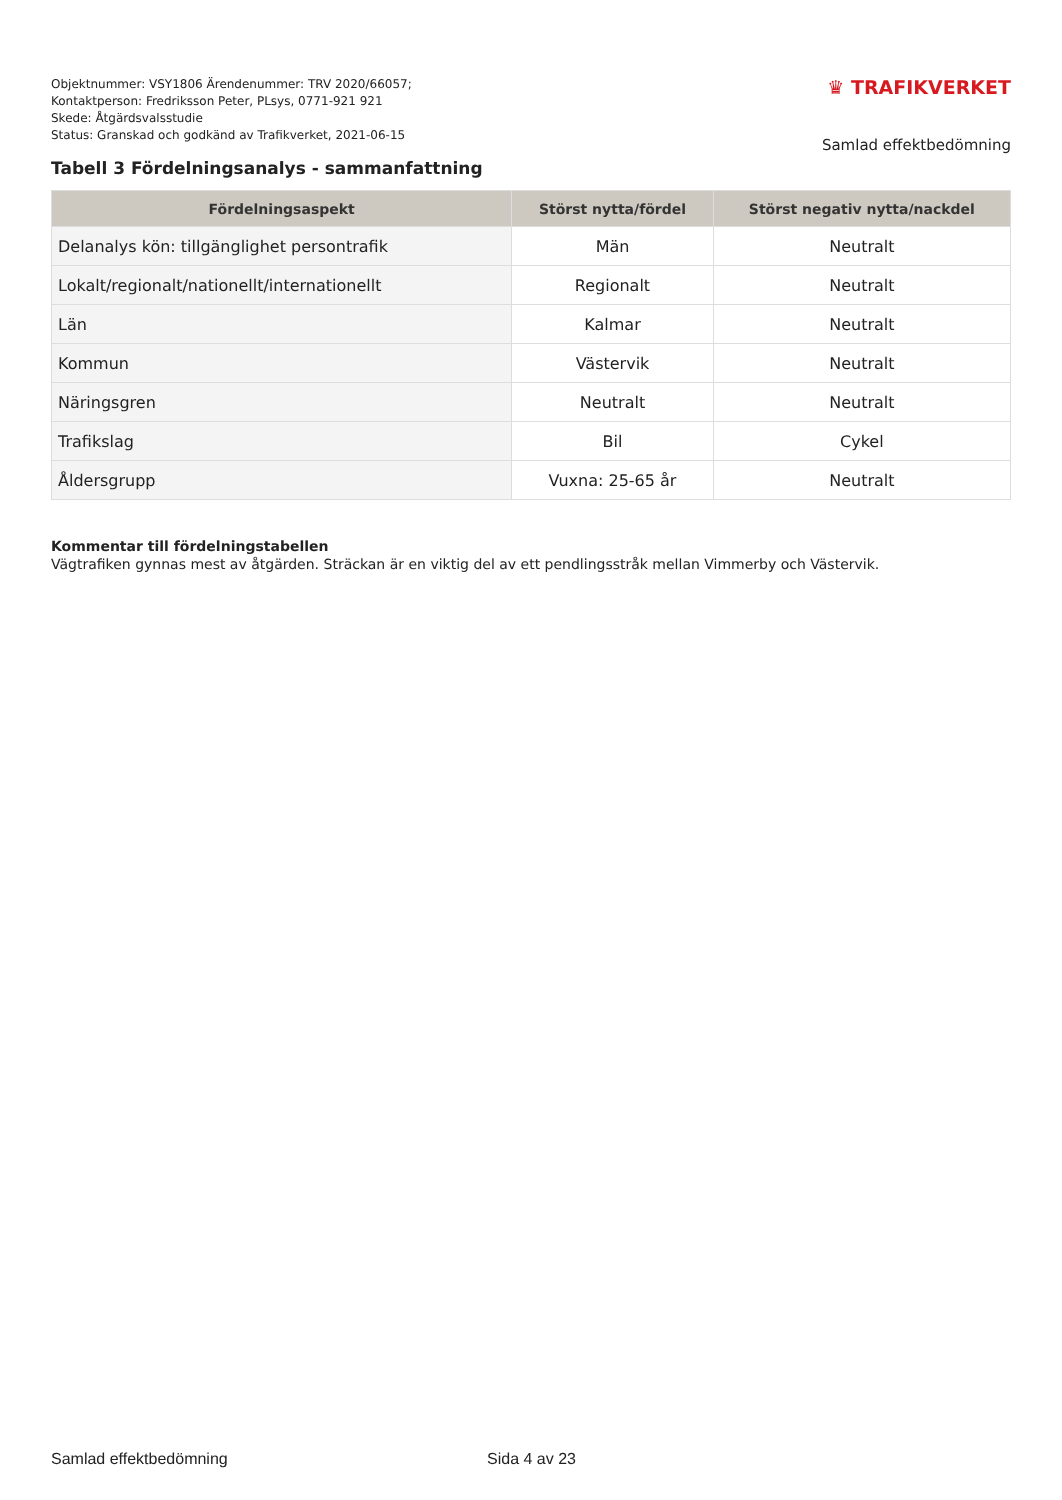Objektnummer: VSY1806 Ärendenummer: TRV 2020/66057;
Kontaktperson: Fredriksson Peter, PLsys, 0771-921 921
Skede: Åtgärdsvalsstudie
Status: Granskad och godkänd av Trafikverket, 2021-06-15
♛ TRAFIKVERKET
Samlad effektbedömning
Tabell 3 Fördelningsanalys - sammanfattning
| Fördelningsaspekt | Störst nytta/fördel | Störst negativ nytta/nackdel |
| --- | --- | --- |
| Delanalys kön: tillgänglighet persontrafik | Män | Neutralt |
| Lokalt/regionalt/nationellt/internationellt | Regionalt | Neutralt |
| Län | Kalmar | Neutralt |
| Kommun | Västervik | Neutralt |
| Näringsgren | Neutralt | Neutralt |
| Trafikslag | Bil | Cykel |
| Åldersgrupp | Vuxna: 25-65 år | Neutralt |
Kommentar till fördelningstabellen
Vägtrafiken gynnas mest av åtgärden. Sträckan är en viktig del av ett pendlingsstråk mellan Vimmerby och Västervik.
Samlad effektbedömning Sida 4 av 23